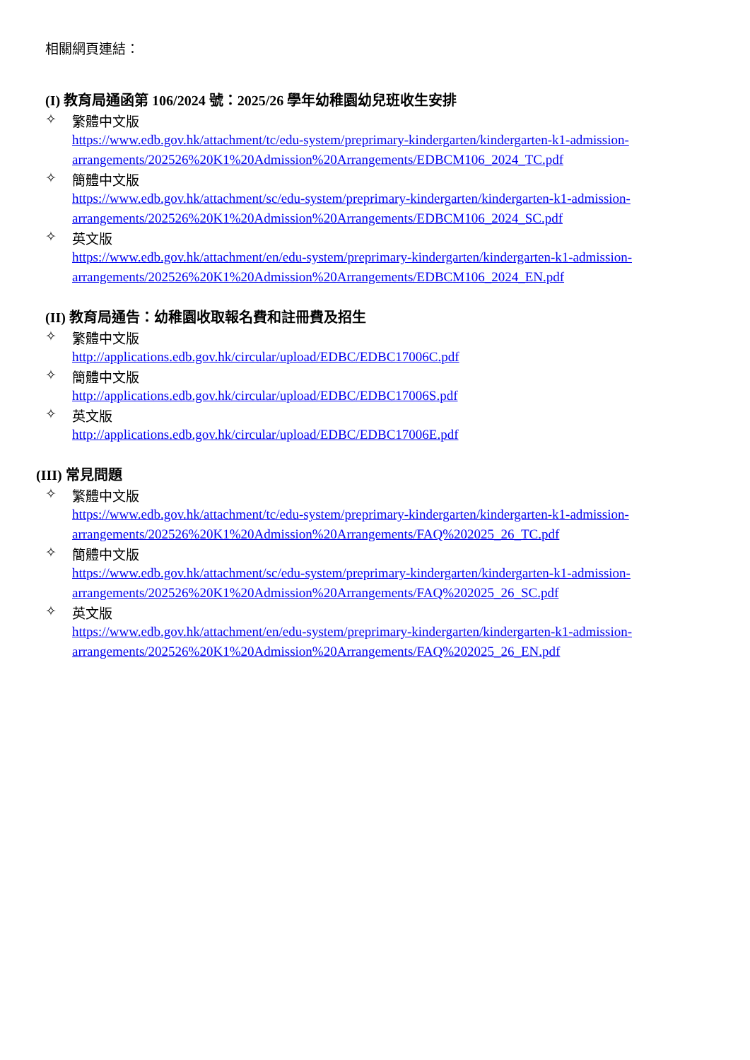相關網頁連結：
(I) 教育局通函第 106/2024 號：2025/26 學年幼稚園幼兒班收生安排
✧ 繁體中文版
https://www.edb.gov.hk/attachment/tc/edu-system/preprimary-kindergarten/kindergarten-k1-admission-
arrangements/202526%20K1%20Admission%20Arrangements/EDBCM106_2024_TC.pdf
✧ 簡體中文版
https://www.edb.gov.hk/attachment/sc/edu-system/preprimary-kindergarten/kindergarten-k1-admission-
arrangements/202526%20K1%20Admission%20Arrangements/EDBCM106_2024_SC.pdf
✧ 英文版
https://www.edb.gov.hk/attachment/en/edu-system/preprimary-kindergarten/kindergarten-k1-admission-
arrangements/202526%20K1%20Admission%20Arrangements/EDBCM106_2024_EN.pdf
(II) 教育局通告：幼稚園收取報名費和註冊費及招生
✧ 繁體中文版
http://applications.edb.gov.hk/circular/upload/EDBC/EDBC17006C.pdf
✧ 簡體中文版
http://applications.edb.gov.hk/circular/upload/EDBC/EDBC17006S.pdf
✧ 英文版
http://applications.edb.gov.hk/circular/upload/EDBC/EDBC17006E.pdf
(III) 常見問題
✧ 繁體中文版
https://www.edb.gov.hk/attachment/tc/edu-system/preprimary-kindergarten/kindergarten-k1-admission-
arrangements/202526%20K1%20Admission%20Arrangements/FAQ%202025_26_TC.pdf
✧ 簡體中文版
https://www.edb.gov.hk/attachment/sc/edu-system/preprimary-kindergarten/kindergarten-k1-admission-
arrangements/202526%20K1%20Admission%20Arrangements/FAQ%202025_26_SC.pdf
✧ 英文版
https://www.edb.gov.hk/attachment/en/edu-system/preprimary-kindergarten/kindergarten-k1-admission-
arrangements/202526%20K1%20Admission%20Arrangements/FAQ%202025_26_EN.pdf